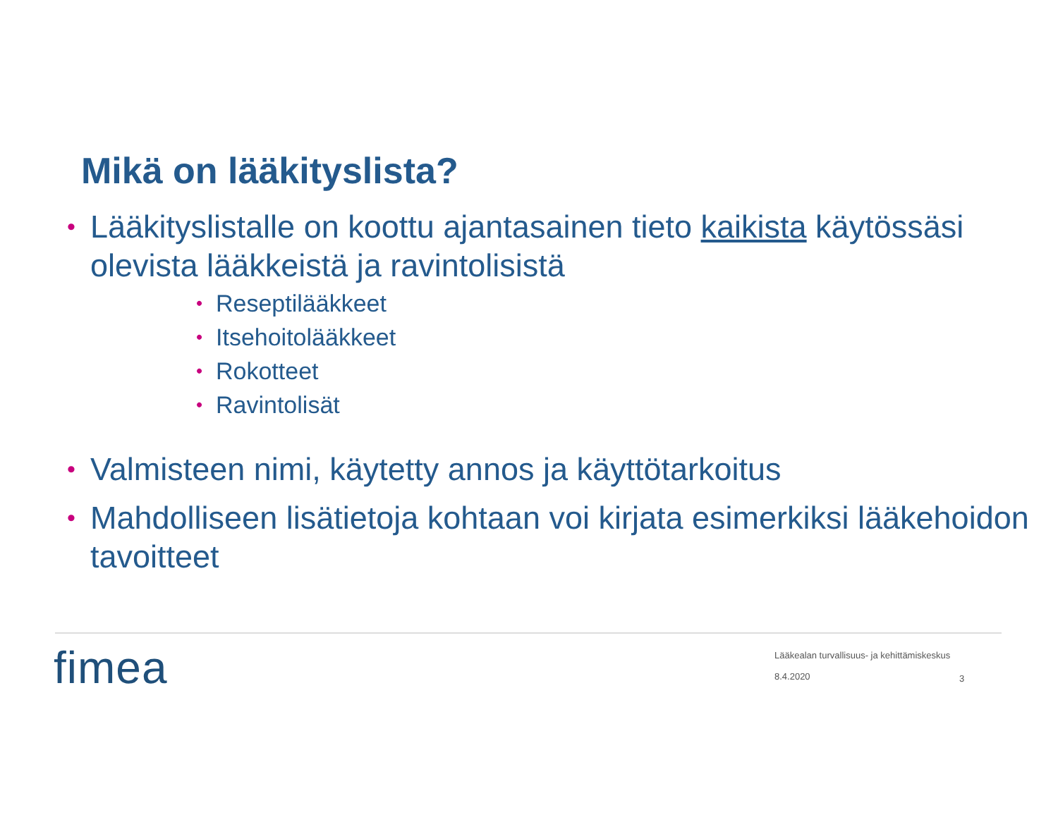Mikä on lääkityslista?
• Lääkityslistalle on koottu ajantasainen tieto kaikista käytössäsi olevista lääkkeistä ja ravintolisistä
• Reseptilääkkeet
• Itsehoitolääkkeet
• Rokotteet
• Ravintolisät
• Valmisteen nimi, käytetty annos ja käyttötarkoitus
• Mahdolliseen lisätietoja kohtaan voi kirjata esimerkiksi lääkehoidon tavoitteet
fimea
Lääkealan turvallisuus- ja kehittämiskeskus
8.4.2020
3